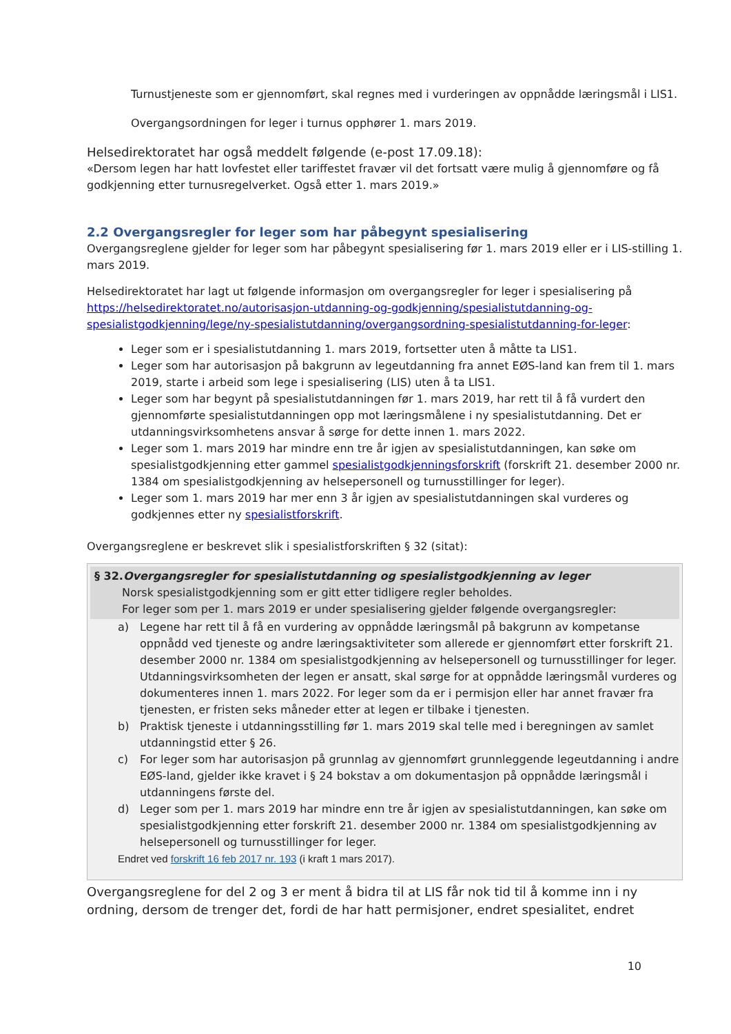Turnustjeneste som er gjennomført, skal regnes med i vurderingen av oppnådde læringsmål i LIS1.
Overgangsordningen for leger i turnus opphører 1. mars 2019.
Helsedirektoratet har også meddelt følgende (e-post 17.09.18):
«Dersom legen har hatt lovfestet eller tariffestet fravær vil det fortsatt være mulig å gjennomføre og få godkjenning etter turnusregelverket. Også etter 1. mars 2019.»
2.2 Overgangsregler for leger som har påbegynt spesialisering
Overgangsreglene gjelder for leger som har påbegynt spesialisering før 1. mars 2019 eller er i LIS-stilling 1. mars 2019.
Helsedirektoratet har lagt ut følgende informasjon om overgangsregler for leger i spesialisering på https://helsedirektoratet.no/autorisasjon-utdanning-og-godkjenning/spesialistutdanning-og-spesialistgodkjenning/lege/ny-spesialistutdanning/overgangsordning-spesialistutdanning-for-leger:
Leger som er i spesialistutdanning 1. mars 2019, fortsetter uten å måtte ta LIS1.
Leger som har autorisasjon på bakgrunn av legeutdanning fra annet EØS-land kan frem til 1. mars 2019, starte i arbeid som lege i spesialisering (LIS) uten å ta LIS1.
Leger som har begynt på spesialistutdanningen før 1. mars 2019, har rett til å få vurdert den gjennomførte spesialistutdanningen opp mot læringsmålene i ny spesialistutdanning. Det er utdanningsvirksomhetens ansvar å sørge for dette innen 1. mars 2022.
Leger som 1. mars 2019 har mindre enn tre år igjen av spesialistutdanningen, kan søke om spesialistgodkjenning etter gammel spesialistgodkjenningsforskrift (forskrift 21. desember 2000 nr. 1384 om spesialistgodkjenning av helsepersonell og turnusstillinger for leger).
Leger som 1. mars 2019 har mer enn 3 år igjen av spesialistutdanningen skal vurderes og godkjennes etter ny spesialistforskrift.
Overgangsreglene er beskrevet slik i spesialistforskriften § 32 (sitat):
§ 32.Overgangsregler for spesialistutdanning og spesialistgodkjenning av leger
Norsk spesialistgodkjenning som er gitt etter tidligere regler beholdes.
For leger som per 1. mars 2019 er under spesialisering gjelder følgende overgangsregler:
a) Legene har rett til å få en vurdering av oppnådde læringsmål på bakgrunn av kompetanse oppnådd ved tjeneste og andre læringsaktiviteter som allerede er gjennomført etter forskrift 21. desember 2000 nr. 1384 om spesialistgodkjenning av helsepersonell og turnusstillinger for leger. Utdanningsvirksomheten der legen er ansatt, skal sørge for at oppnådde læringsmål vurderes og dokumenteres innen 1. mars 2022. For leger som da er i permisjon eller har annet fravær fra tjenesten, er fristen seks måneder etter at legen er tilbake i tjenesten.
b) Praktisk tjeneste i utdanningsstilling før 1. mars 2019 skal telle med i beregningen av samlet utdanningstid etter § 26.
c) For leger som har autorisasjon på grunnlag av gjennomført grunnleggende legeutdanning i andre EØS-land, gjelder ikke kravet i § 24 bokstav a om dokumentasjon på oppnådde læringsmål i utdanningens første del.
d) Leger som per 1. mars 2019 har mindre enn tre år igjen av spesialistutdanningen, kan søke om spesialistgodkjenning etter forskrift 21. desember 2000 nr. 1384 om spesialistgodkjenning av helsepersonell og turnusstillinger for leger.
Endret ved forskrift 16 feb 2017 nr. 193 (i kraft 1 mars 2017).
Overgangsreglene for del 2 og 3 er ment å bidra til at LIS får nok tid til å komme inn i ny ordning, dersom de trenger det, fordi de har hatt permisjoner, endret spesialitet, endret
10